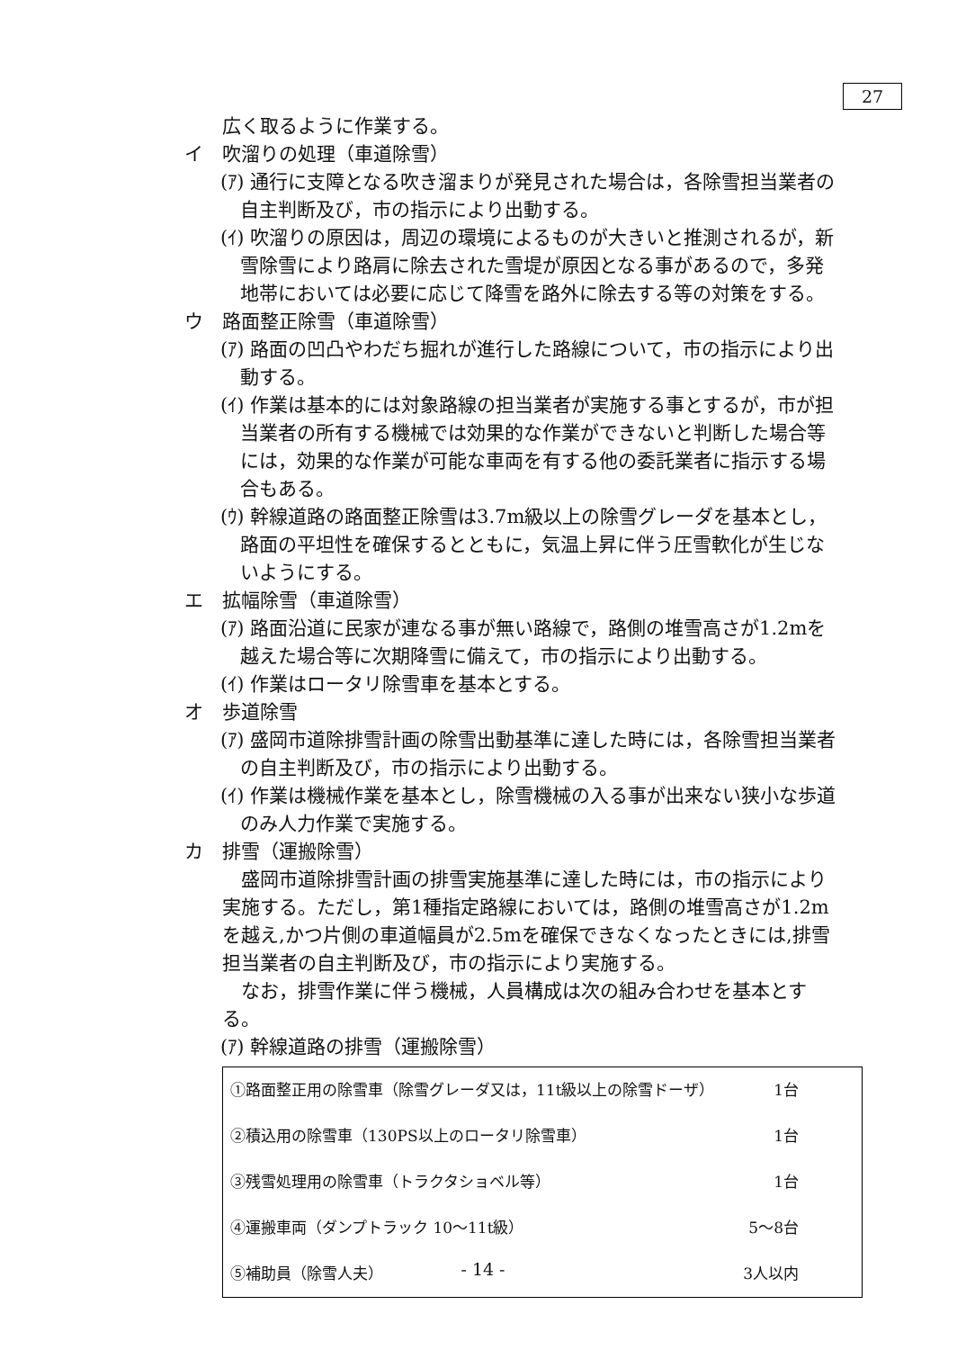27
広く取るように作業する。
イ　吹溜りの処理（車道除雪）
(ｱ) 通行に支障となる吹き溜まりが発見された場合は，各除雪担当業者の自主判断及び，市の指示により出動する。
(ｲ) 吹溜りの原因は，周辺の環境によるものが大きいと推測されるが，新雪除雪により路肩に除去された雪堤が原因となる事があるので，多発地帯においては必要に応じて降雪を路外に除去する等の対策をする。
ウ　路面整正除雪（車道除雪）
(ｱ) 路面の凹凸やわだち掘れが進行した路線について，市の指示により出動する。
(ｲ) 作業は基本的には対象路線の担当業者が実施する事とするが，市が担当業者の所有する機械では効果的な作業ができないと判断した場合等には，効果的な作業が可能な車両を有する他の委託業者に指示する場合もある。
(ｳ) 幹線道路の路面整正除雪は3.7m級以上の除雪グレーダを基本とし，路面の平坦性を確保するとともに，気温上昇に伴う圧雪軟化が生じないようにする。
エ　拡幅除雪（車道除雪）
(ｱ) 路面沿道に民家が連なる事が無い路線で，路側の堆雪高さが1.2mを越えた場合等に次期降雪に備えて，市の指示により出動する。
(ｲ) 作業はロータリ除雪車を基本とする。
オ　歩道除雪
(ｱ) 盛岡市道除排雪計画の除雪出動基準に達した時には，各除雪担当業者の自主判断及び，市の指示により出動する。
(ｲ) 作業は機械作業を基本とし，除雪機械の入る事が出来ない狭小な歩道のみ人力作業で実施する。
カ　排雪（運搬除雪）
盛岡市道除排雪計画の排雪実施基準に達した時には，市の指示により実施する。ただし，第1種指定路線においては，路側の堆雪高さが1.2mを越え,かつ片側の車道幅員が2.5mを確保できなくなったときには,排雪担当業者の自主判断及び，市の指示により実施する。
なお，排雪作業に伴う機械，人員構成は次の組み合わせを基本とする。
(ｱ) 幹線道路の排雪（運搬除雪）
| ①路面整正用の除雪車（除雪グレーダ又は，11t級以上の除雪ドーザ） | 1台 |
| ②積込用の除雪車（130PS以上のロータリ除雪車） | 1台 |
| ③残雪処理用の除雪車（トラクタショベル等） | 1台 |
| ④運搬車両（ダンプトラック 10〜11t級） | 5〜8台 |
| ⑤補助員（除雪人夫） | 3人以内 |
- 14 -